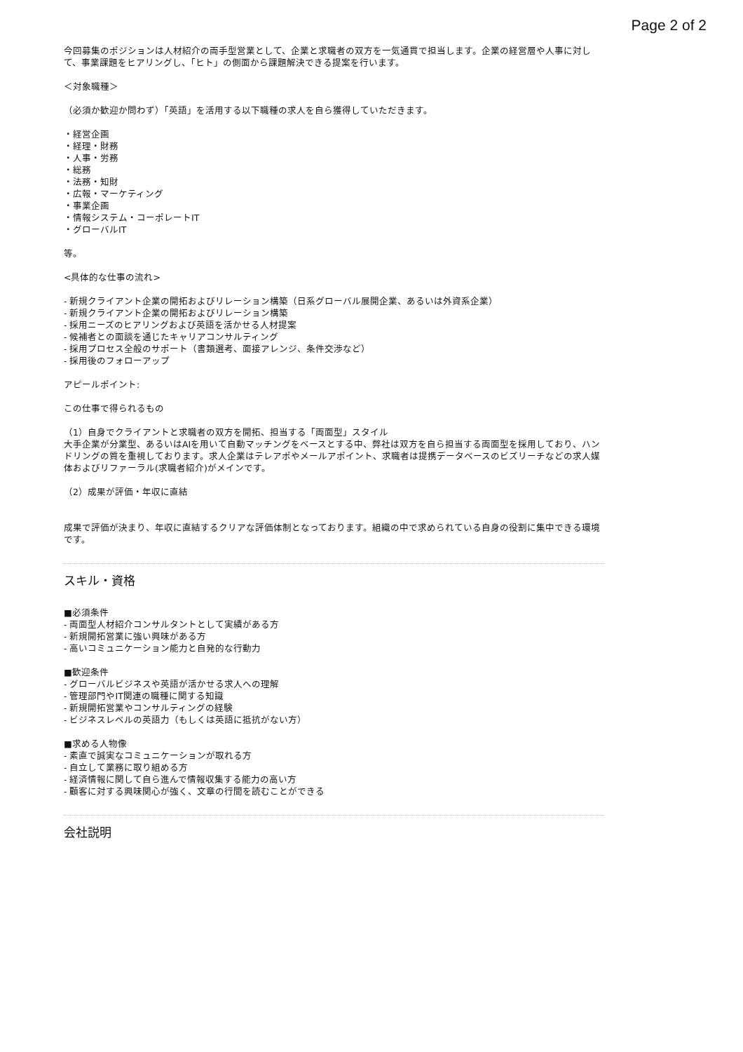Page 2 of 2
今回募集のポジションは人材紹介の両手型営業として、企業と求職者の双方を一気通貫で担当します。企業の経営層や人事に対して、事業課題をヒアリングし、「ヒト」の側面から課題解決できる提案を行います。
＜対象職種＞
（必須か歓迎か問わず）「英語」を活用する以下職種の求人を自ら獲得していただきます。
・経営企画
・経理・財務
・人事・労務
・総務
・法務・知財
・広報・マーケティング
・事業企画
・情報システム・コーポレートIT
・グローバルIT
等。
<具体的な仕事の流れ>
- 新規クライアント企業の開拓およびリレーション構築（日系グローバル展開企業、あるいは外資系企業）
- 新規クライアント企業の開拓およびリレーション構築
- 採用ニーズのヒアリングおよび英語を活かせる人材提案
- 候補者との面談を通じたキャリアコンサルティング
- 採用プロセス全般のサポート（書類選考、面接アレンジ、条件交渉など）
- 採用後のフォローアップ
アピールポイント:
この仕事で得られるもの
（1）自身でクライアントと求職者の双方を開拓、担当する「両面型」スタイル
大手企業が分業型、あるいはAIを用いて自動マッチングをベースとする中、弊社は双方を自ら担当する両面型を採用しており、ハンドリングの質を重視しております。求人企業はテレアポやメールアポイント、求職者は提携データベースのビズリーチなどの求人媒体およびリファーラル(求職者紹介)がメインです。
（2）成果が評価・年収に直結
成果で評価が決まり、年収に直結するクリアな評価体制となっております。組織の中で求められている自身の役割に集中できる環境です。
スキル・資格
■必須条件
- 両面型人材紹介コンサルタントとして実績がある方
- 新規開拓営業に強い興味がある方
- 高いコミュニケーション能力と自発的な行動力
■歓迎条件
- グローバルビジネスや英語が活かせる求人への理解
- 管理部門やIT関連の職種に関する知識
- 新規開拓営業やコンサルティングの経験
- ビジネスレベルの英語力（もしくは英語に抵抗がない方）
■求める人物像
- 素直で誠実なコミュニケーションが取れる方
- 自立して業務に取り組める方
- 経済情報に関して自ら進んで情報収集する能力の高い方
- 顧客に対する興味関心が強く、文章の行間を読むことができる
会社説明